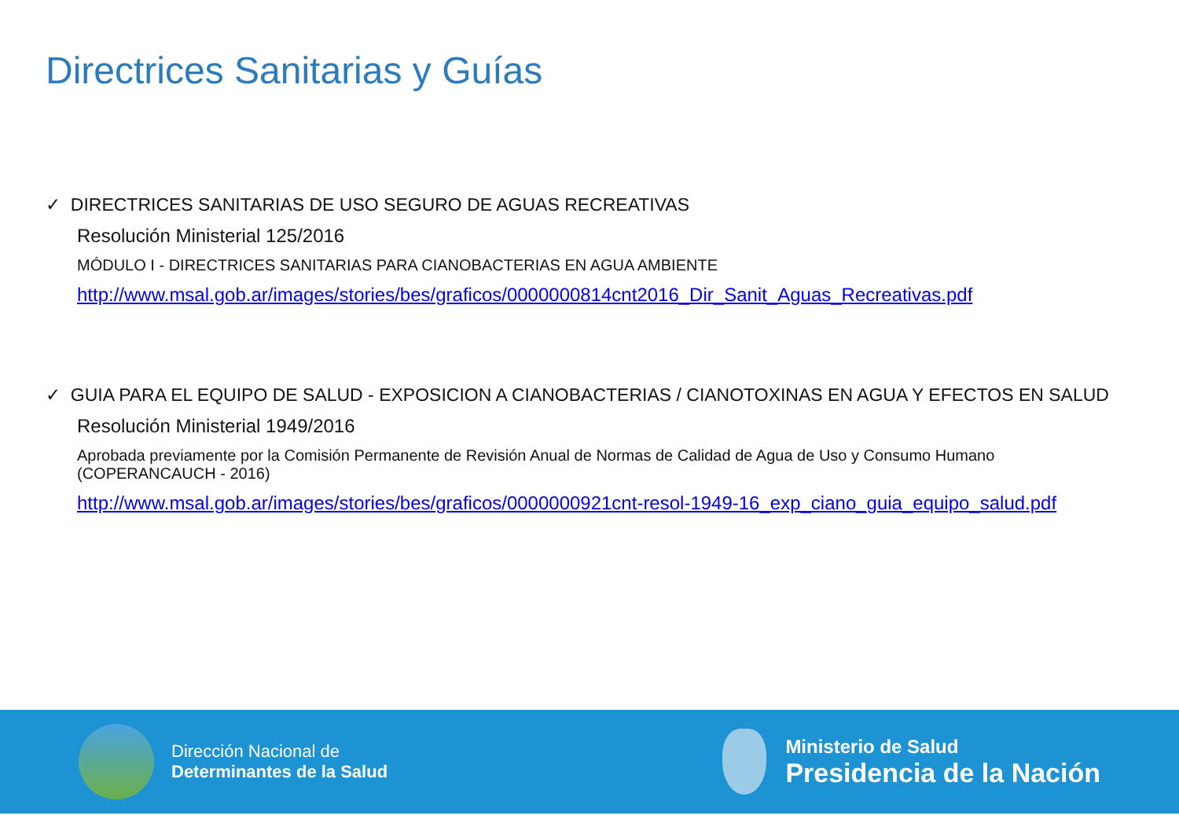Directrices Sanitarias y Guías
✓ DIRECTRICES SANITARIAS DE USO SEGURO DE AGUAS RECREATIVAS
Resolución Ministerial 125/2016
MÓDULO I - DIRECTRICES SANITARIAS PARA CIANOBACTERIAS EN AGUA AMBIENTE
http://www.msal.gob.ar/images/stories/bes/graficos/0000000814cnt2016_Dir_Sanit_Aguas_Recreativas.pdf
✓ GUIA PARA EL EQUIPO DE SALUD - EXPOSICION A CIANOBACTERIAS / CIANOTOXINAS EN AGUA Y EFECTOS EN SALUD
Resolución Ministerial 1949/2016
Aprobada previamente por la Comisión Permanente de Revisión Anual de Normas de Calidad de Agua de Uso y Consumo Humano
(COPERANCAUCH - 2016)
http://www.msal.gob.ar/images/stories/bes/graficos/0000000921cnt-resol-1949-16_exp_ciano_guia_equipo_salud.pdf
Dirección Nacional de
Determinantes de la Salud
Ministerio de Salud
Presidencia de la Nación